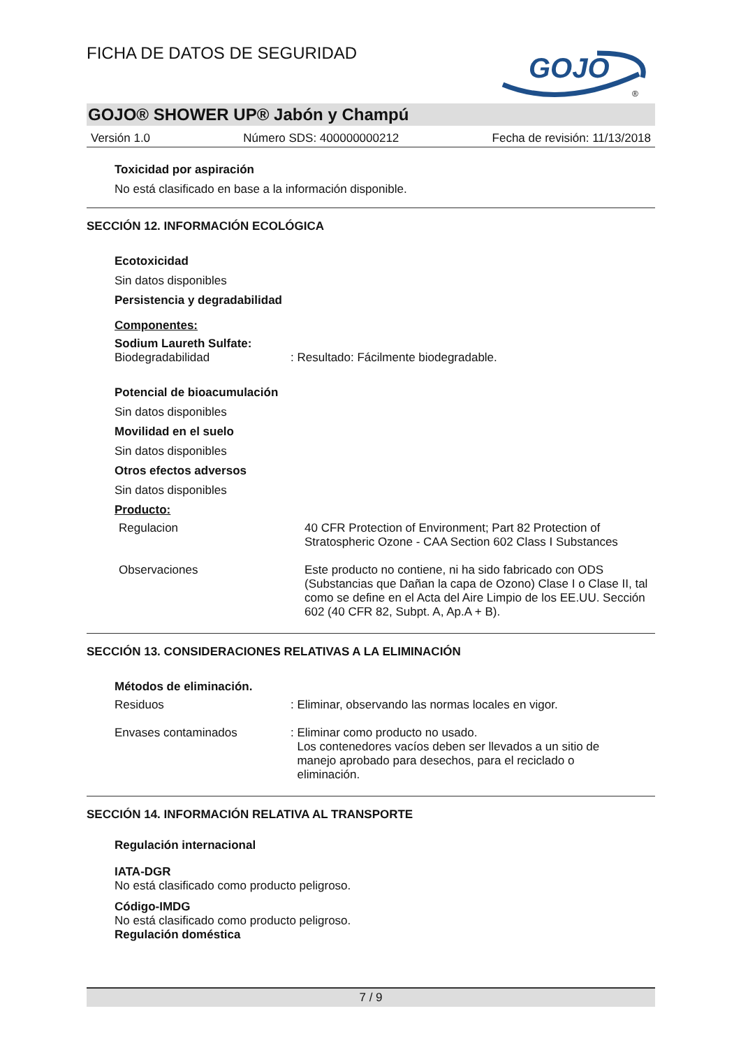GOJO
®
FICHA DE DATOS DE SEGURIDAD
GOJO® SHOWER UP® Jabón y Champú
Versión 1.0 Número SDS: 400000000212 Fecha de revisión: 11/13/2018
Toxicidad por aspiración
No está clasificado en base a la información disponible.
SECCIÓN 12. INFORMACIÓN ECOLÓGICA
Ecotoxicidad
Sin datos disponibles
Persistencia y degradabilidad
Componentes:
Sodium Laureth Sulfate:
Biodegradabilidad: Resultado: Fácilmente biodegradable.
Potencial de bioacumulación
Sin datos disponibles
Movilidad en el suelo
Sin datos disponibles
Otros efectos adversos
Sin datos disponibles
Producto:
Regulacion 40 CFR Protection of Environment; Part 82 Protection of Stratospheric Ozone - CAA Section 602 Class I Substances
Observaciones Este producto no contiene, ni ha sido fabricado con ODS (Substancias que Dañan la capa de Ozono) Clase I o Clase II, tal como se define en el Acta del Aire Limpio de los EE.UU. Sección 602 (40 CFR 82, Subpt. A, Ap.A + B).
SECCIÓN 13. CONSIDERACIONES RELATIVAS A LA ELIMINACIÓN
Métodos de eliminación.
Residuos: Eliminar, observando las normas locales en vigor.
Envases contaminados: Eliminar como producto no usado.
Los contenedores vacíos deben ser llevados a un sitio de
manejo aprobado para desechos, para el reciclado o
eliminación.
SECCIÓN 14. INFORMACIÓN RELATIVA AL TRANSPORTE
Regulación internacional
IATA-DGR
No está clasificado como producto peligroso.
Código-IMDG
No está clasificado como producto peligroso.
Regulación doméstica
7 / 9